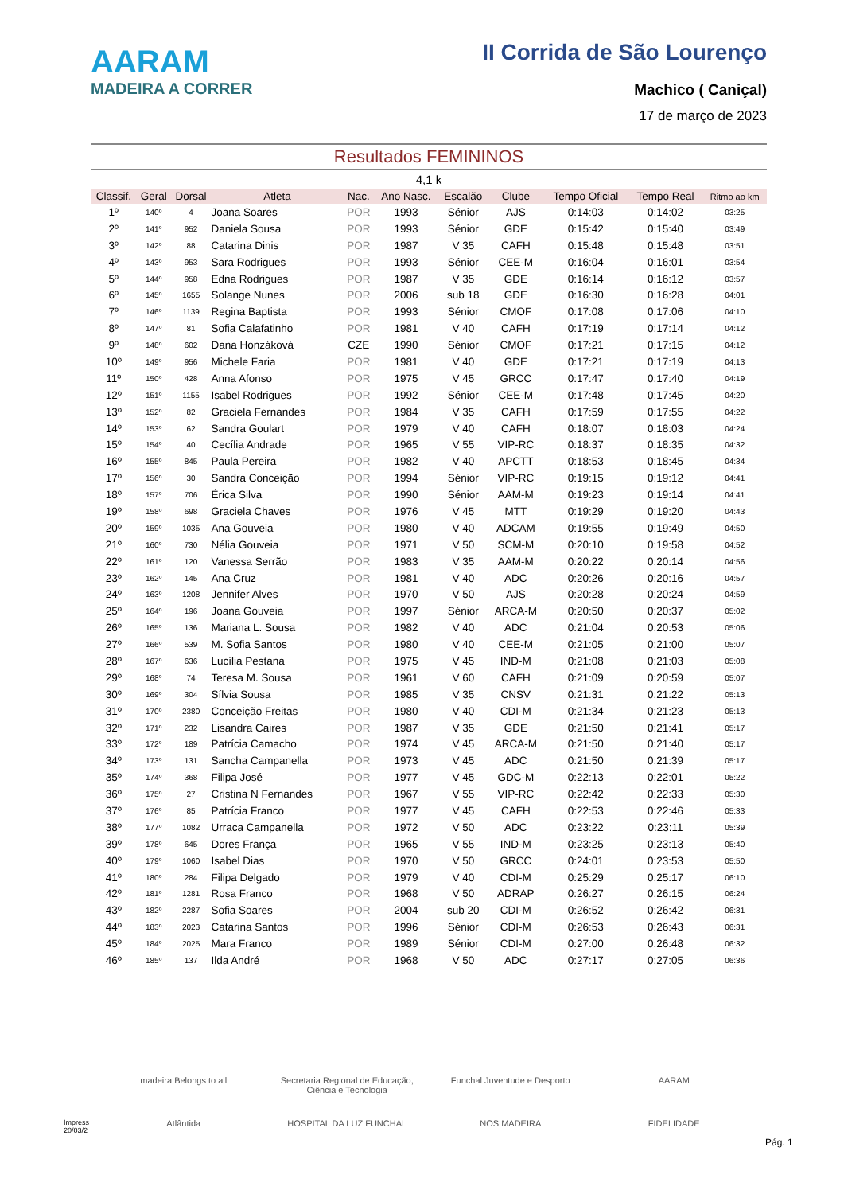AARAM
MADEIRA A CORRER
II Corrida de São Lourenço
Machico ( Caniçal)
17 de março de 2023
Resultados FEMININOS
4,1 k
| Classif. | Geral | Dorsal | Atleta | Nac. | Ano Nasc. | Escalão | Clube | Tempo Oficial | Tempo Real | Ritmo ao km |
| --- | --- | --- | --- | --- | --- | --- | --- | --- | --- | --- |
| 1º | 140º | 4 | Joana Soares | POR | 1993 | Sénior | AJS | 0:14:03 | 0:14:02 | 03:25 |
| 2º | 141º | 952 | Daniela Sousa | POR | 1993 | Sénior | GDE | 0:15:42 | 0:15:40 | 03:49 |
| 3º | 142º | 88 | Catarina Dinis | POR | 1987 | V 35 | CAFH | 0:15:48 | 0:15:48 | 03:51 |
| 4º | 143º | 953 | Sara Rodrigues | POR | 1993 | Sénior | CEE-M | 0:16:04 | 0:16:01 | 03:54 |
| 5º | 144º | 958 | Edna Rodrigues | POR | 1987 | V 35 | GDE | 0:16:14 | 0:16:12 | 03:57 |
| 6º | 145º | 1655 | Solange Nunes | POR | 2006 | sub 18 | GDE | 0:16:30 | 0:16:28 | 04:01 |
| 7º | 146º | 1139 | Regina Baptista | POR | 1993 | Sénior | CMOF | 0:17:08 | 0:17:06 | 04:10 |
| 8º | 147º | 81 | Sofia Calafatinho | POR | 1981 | V 40 | CAFH | 0:17:19 | 0:17:14 | 04:12 |
| 9º | 148º | 602 | Dana Honzáková | CZE | 1990 | Sénior | CMOF | 0:17:21 | 0:17:15 | 04:12 |
| 10º | 149º | 956 | Michele Faria | POR | 1981 | V 40 | GDE | 0:17:21 | 0:17:19 | 04:13 |
| 11º | 150º | 428 | Anna Afonso | POR | 1975 | V 45 | GRCC | 0:17:47 | 0:17:40 | 04:19 |
| 12º | 151º | 1155 | Isabel Rodrigues | POR | 1992 | Sénior | CEE-M | 0:17:48 | 0:17:45 | 04:20 |
| 13º | 152º | 82 | Graciela Fernandes | POR | 1984 | V 35 | CAFH | 0:17:59 | 0:17:55 | 04:22 |
| 14º | 153º | 62 | Sandra Goulart | POR | 1979 | V 40 | CAFH | 0:18:07 | 0:18:03 | 04:24 |
| 15º | 154º | 40 | Cecília Andrade | POR | 1965 | V 55 | VIP-RC | 0:18:37 | 0:18:35 | 04:32 |
| 16º | 155º | 845 | Paula Pereira | POR | 1982 | V 40 | APCTT | 0:18:53 | 0:18:45 | 04:34 |
| 17º | 156º | 30 | Sandra Conceição | POR | 1994 | Sénior | VIP-RC | 0:19:15 | 0:19:12 | 04:41 |
| 18º | 157º | 706 | Érica Silva | POR | 1990 | Sénior | AAM-M | 0:19:23 | 0:19:14 | 04:41 |
| 19º | 158º | 698 | Graciela Chaves | POR | 1976 | V 45 | MTT | 0:19:29 | 0:19:20 | 04:43 |
| 20º | 159º | 1035 | Ana Gouveia | POR | 1980 | V 40 | ADCAM | 0:19:55 | 0:19:49 | 04:50 |
| 21º | 160º | 730 | Nélia Gouveia | POR | 1971 | V 50 | SCM-M | 0:20:10 | 0:19:58 | 04:52 |
| 22º | 161º | 120 | Vanessa Serrão | POR | 1983 | V 35 | AAM-M | 0:20:22 | 0:20:14 | 04:56 |
| 23º | 162º | 145 | Ana Cruz | POR | 1981 | V 40 | ADC | 0:20:26 | 0:20:16 | 04:57 |
| 24º | 163º | 1208 | Jennifer Alves | POR | 1970 | V 50 | AJS | 0:20:28 | 0:20:24 | 04:59 |
| 25º | 164º | 196 | Joana Gouveia | POR | 1997 | Sénior | ARCA-M | 0:20:50 | 0:20:37 | 05:02 |
| 26º | 165º | 136 | Mariana L. Sousa | POR | 1982 | V 40 | ADC | 0:21:04 | 0:20:53 | 05:06 |
| 27º | 166º | 539 | M. Sofia Santos | POR | 1980 | V 40 | CEE-M | 0:21:05 | 0:21:00 | 05:07 |
| 28º | 167º | 636 | Lucília Pestana | POR | 1975 | V 45 | IND-M | 0:21:08 | 0:21:03 | 05:08 |
| 29º | 168º | 74 | Teresa M. Sousa | POR | 1961 | V 60 | CAFH | 0:21:09 | 0:20:59 | 05:07 |
| 30º | 169º | 304 | Sílvia Sousa | POR | 1985 | V 35 | CNSV | 0:21:31 | 0:21:22 | 05:13 |
| 31º | 170º | 2380 | Conceição Freitas | POR | 1980 | V 40 | CDI-M | 0:21:34 | 0:21:23 | 05:13 |
| 32º | 171º | 232 | Lisandra Caires | POR | 1987 | V 35 | GDE | 0:21:50 | 0:21:41 | 05:17 |
| 33º | 172º | 189 | Patrícia Camacho | POR | 1974 | V 45 | ARCA-M | 0:21:50 | 0:21:40 | 05:17 |
| 34º | 173º | 131 | Sancha Campanella | POR | 1973 | V 45 | ADC | 0:21:50 | 0:21:39 | 05:17 |
| 35º | 174º | 368 | Filipa José | POR | 1977 | V 45 | GDC-M | 0:22:13 | 0:22:01 | 05:22 |
| 36º | 175º | 27 | Cristina N Fernandes | POR | 1967 | V 55 | VIP-RC | 0:22:42 | 0:22:33 | 05:30 |
| 37º | 176º | 85 | Patrícia Franco | POR | 1977 | V 45 | CAFH | 0:22:53 | 0:22:46 | 05:33 |
| 38º | 177º | 1082 | Urraca Campanella | POR | 1972 | V 50 | ADC | 0:23:22 | 0:23:11 | 05:39 |
| 39º | 178º | 645 | Dores França | POR | 1965 | V 55 | IND-M | 0:23:25 | 0:23:13 | 05:40 |
| 40º | 179º | 1060 | Isabel Dias | POR | 1970 | V 50 | GRCC | 0:24:01 | 0:23:53 | 05:50 |
| 41º | 180º | 284 | Filipa Delgado | POR | 1979 | V 40 | CDI-M | 0:25:29 | 0:25:17 | 06:10 |
| 42º | 181º | 1281 | Rosa Franco | POR | 1968 | V 50 | ADRAP | 0:26:27 | 0:26:15 | 06:24 |
| 43º | 182º | 2287 | Sofia Soares | POR | 2004 | sub 20 | CDI-M | 0:26:52 | 0:26:42 | 06:31 |
| 44º | 183º | 2023 | Catarina Santos | POR | 1996 | Sénior | CDI-M | 0:26:53 | 0:26:43 | 06:31 |
| 45º | 184º | 2025 | Mara Franco | POR | 1989 | Sénior | CDI-M | 0:27:00 | 0:26:48 | 06:32 |
| 46º | 185º | 137 | Ilda André | POR | 1968 | V 50 | ADC | 0:27:17 | 0:27:05 | 06:36 |
madeira Belongs to all Secretaria Regional de Educação, Ciência e Tecnologia Funchal Juventude e Desporto AARAM Atlântida HOSPITAL DA LUZ FUNCHAL NOS MADEIRA FIDELIDADE
Impress
20/03/2
Pág. 1